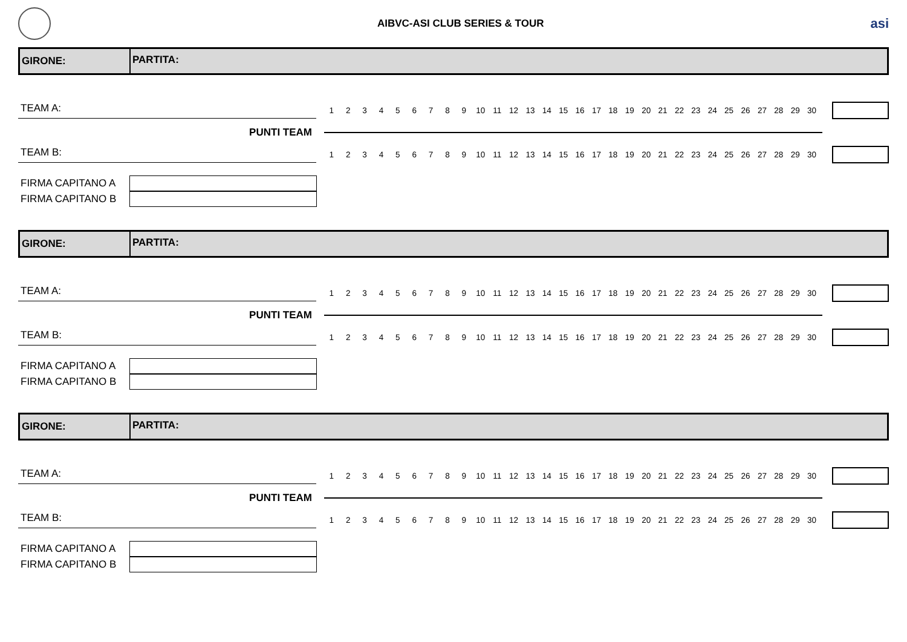AIBVC-ASI CLUB SERIES & TOUR
asi
GIRONE:
PARTITA:
TEAM A:
123456789 10 11 12 13 14 15 16 17 18 19 20 21 22 23 24 25 26 27 28 29 30
PUNTI TEAM
TEAM B:
123456789 10 11 12 13 14 15 16 17 18 19 20 21 22 23 24 25 26 27 28 29 30
FIRMA CAPITANO A
FIRMA CAPITANO B
GIRONE:
PARTITA:
TEAM A:
123456789 10 11 12 13 14 15 16 17 18 19 20 21 22 23 24 25 26 27 28 29 30
PUNTI TEAM
TEAM B:
123456789 10 11 12 13 14 15 16 17 18 19 20 21 22 23 24 25 26 27 28 29 30
FIRMA CAPITANO A
FIRMA CAPITANO B
GIRONE:
PARTITA:
TEAM A:
123456789 10 11 12 13 14 15 16 17 18 19 20 21 22 23 24 25 26 27 28 29 30
PUNTI TEAM
TEAM B:
123456789 10 11 12 13 14 15 16 17 18 19 20 21 22 23 24 25 26 27 28 29 30
FIRMA CAPITANO A
FIRMA CAPITANO B